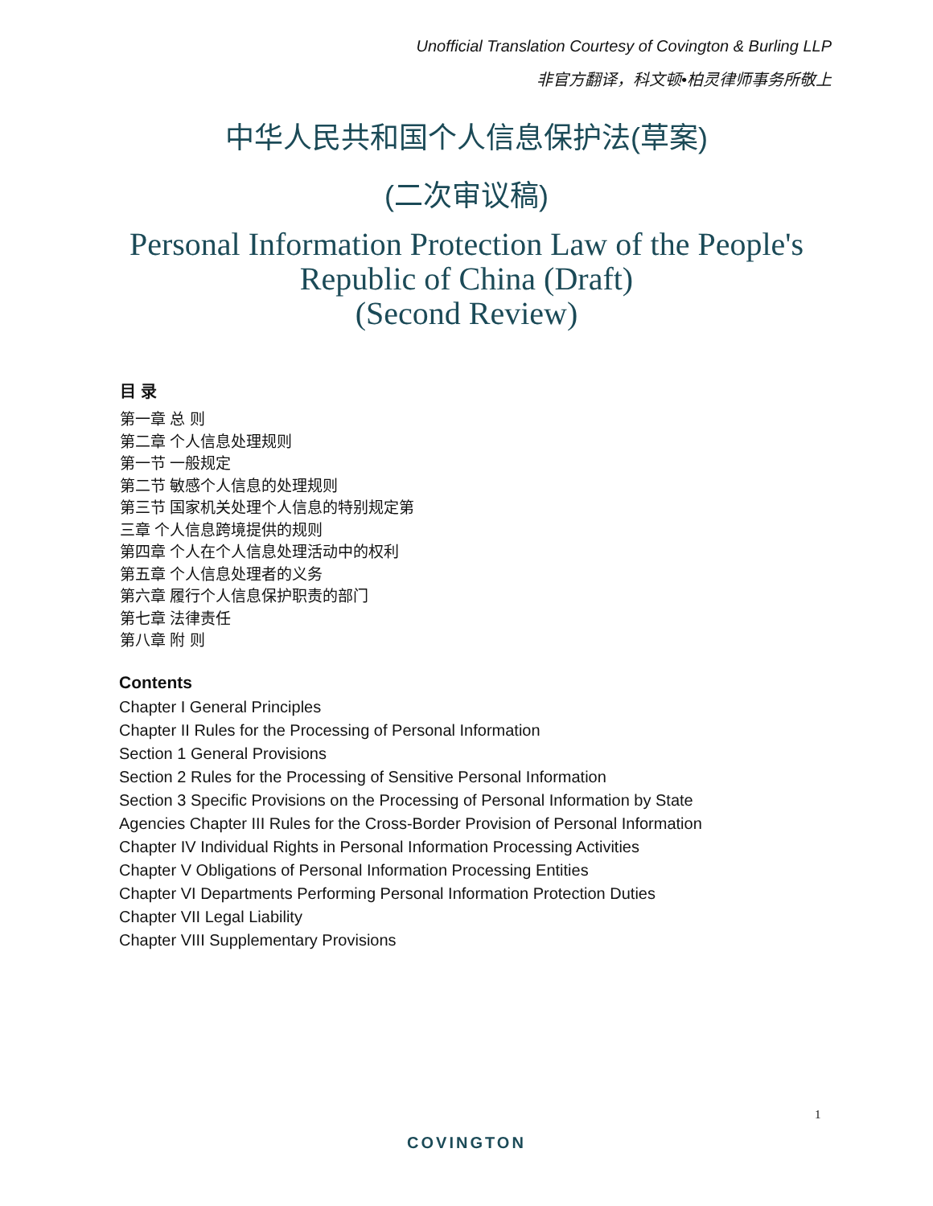Unofficial Translation Courtesy of Covington & Burling LLP
非官方翻译，科文顿•柏灵律师事务所敬上
中华人民共和国个人信息保护法(草案)
(二次审议稿)
Personal Information Protection Law of the People's
Republic of China (Draft)
(Second Review)
目 录
第一章 总 则
第二章 个人信息处理规则
第一节 一般规定
第二节 敏感个人信息的处理规则
第三节 国家机关处理个人信息的特别规定第
三章 个人信息跨境提供的规则
第四章 个人在个人信息处理活动中的权利
第五章 个人信息处理者的义务
第六章 履行个人信息保护职责的部门
第七章 法律责任
第八章 附 则
Contents
Chapter I General Principles
Chapter II Rules for the Processing of Personal Information
Section 1 General Provisions
Section 2 Rules for the Processing of Sensitive Personal Information
Section 3 Specific Provisions on the Processing of Personal Information by State
Agencies Chapter III Rules for the Cross-Border Provision of Personal Information
Chapter IV Individual Rights in Personal Information Processing Activities
Chapter V Obligations of Personal Information Processing Entities
Chapter VI Departments Performing Personal Information Protection Duties
Chapter VII Legal Liability
Chapter VIII Supplementary Provisions
1
COVINGTON